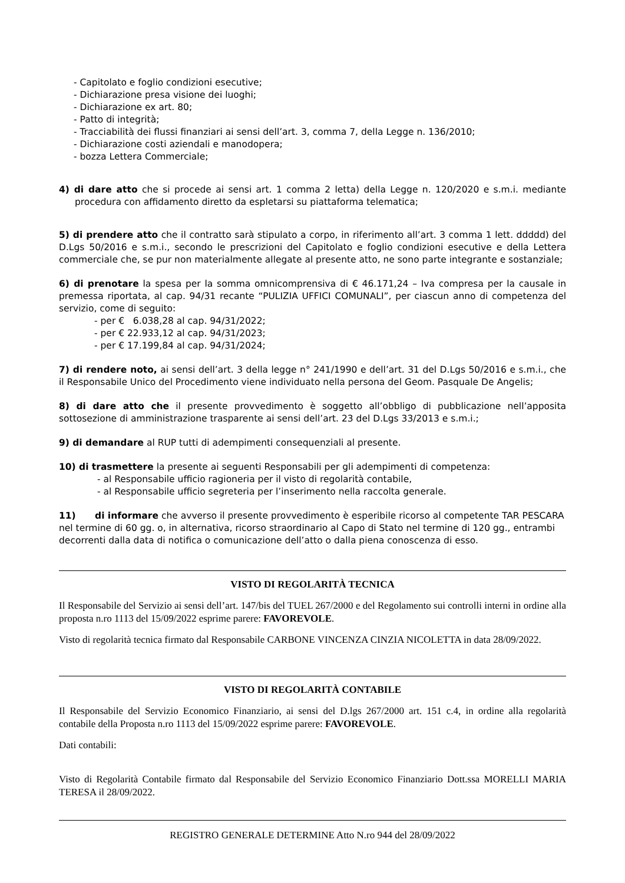- Capitolato e foglio condizioni esecutive;
- Dichiarazione presa visione dei luoghi;
- Dichiarazione ex art. 80;
- Patto di integrità;
- Tracciabilità dei flussi finanziari ai sensi dell’art. 3, comma 7, della Legge n. 136/2010;
- Dichiarazione costi aziendali e manodopera;
- bozza Lettera Commerciale;
4) di dare atto che si procede ai sensi art. 1 comma 2 letta) della Legge n. 120/2020 e s.m.i. mediante procedura con affidamento diretto da espletarsi su piattaforma telematica;
5) di prendere atto che il contratto sarà stipulato a corpo, in riferimento all’art. 3 comma 1 lett. ddddd) del D.Lgs 50/2016 e s.m.i., secondo le prescrizioni del Capitolato e foglio condizioni esecutive e della Lettera commerciale che, se pur non materialmente allegate al presente atto, ne sono parte integrante e sostanziale;
6) di prenotare la spesa per la somma omnicomprensiva di € 46.171,24 – Iva compresa per la causale in premessa riportata, al cap. 94/31 recante “PULIZIA UFFICI COMUNALI”, per ciascun anno di competenza del servizio, come di seguito:
- per € 6.038,28 al cap. 94/31/2022;
- per € 22.933,12 al cap. 94/31/2023;
- per € 17.199,84 al cap. 94/31/2024;
7) di rendere noto, ai sensi dell’art. 3 della legge n° 241/1990 e dell’art. 31 del D.Lgs 50/2016 e s.m.i., che il Responsabile Unico del Procedimento viene individuato nella persona del Geom. Pasquale De Angelis;
8) di dare atto che il presente provvedimento è soggetto all’obbligo di pubblicazione nell’apposita sottosezione di amministrazione trasparente ai sensi dell’art. 23 del D.Lgs 33/2013 e s.m.i.;
9) di demandare al RUP tutti di adempimenti consequenziali al presente.
10) di trasmettere la presente ai seguenti Responsabili per gli adempimenti di competenza:
- al Responsabile ufficio ragioneria per il visto di regolarità contabile,
- al Responsabile ufficio segreteria per l’inserimento nella raccolta generale.
11) di informare che avverso il presente provvedimento è esperibile ricorso al competente TAR PESCARA nel termine di 60 gg. o, in alternativa, ricorso straordinario al Capo di Stato nel termine di 120 gg., entrambi decorrenti dalla data di notifica o comunicazione dell’atto o dalla piena conoscenza di esso.
VISTO DI REGOLARITÀ TECNICA
Il Responsabile del Servizio ai sensi dell’art. 147/bis del TUEL 267/2000 e del Regolamento sui controlli interni in ordine alla proposta n.ro 1113 del 15/09/2022 esprime parere: FAVOREVOLE.
Visto di regolarità tecnica firmato dal Responsabile CARBONE VINCENZA CINZIA NICOLETTA in data 28/09/2022.
VISTO DI REGOLARITÀ CONTABILE
Il Responsabile del Servizio Economico Finanziario, ai sensi del D.lgs 267/2000 art. 151 c.4, in ordine alla regolarità contabile della Proposta n.ro 1113 del 15/09/2022 esprime parere: FAVOREVOLE.
Dati contabili:
Visto di Regolarità Contabile firmato dal Responsabile del Servizio Economico Finanziario Dott.ssa MORELLI MARIA TERESA il 28/09/2022.
REGISTRO GENERALE DETERMINE Atto N.ro 944 del 28/09/2022